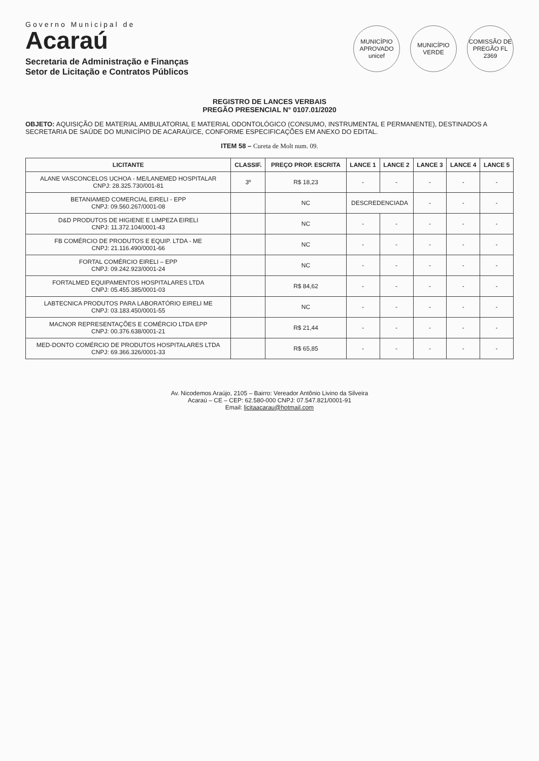Governo Municipal de
Acaraú
Secretaria de Administração e Finanças
Setor de Licitação e Contratos Públicos
MUNICÍPIO APROVADO unicef
MUNICÍPIO VERDE
COMISSÃO DE PREGÃO FL 2369
REGISTRO DE LANCES VERBAIS
PREGÃO PRESENCIAL N° 0107.01/2020
OBJETO: AQUISIÇÃO DE MATERIAL AMBULATORIAL E MATERIAL ODONTOLÓGICO (CONSUMO, INSTRUMENTAL E PERMANENTE), DESTINADOS A SECRETARIA DE SAÚDE DO MUNICÍPIO DE ACARAÚ/CE, CONFORME ESPECIFICAÇÕES EM ANEXO DO EDITAL.
ITEM 58 – Cureta de Molt num. 09.
| LICITANTE | CLASSIF. | PREÇO PROP. ESCRITA | LANCE 1 | LANCE 2 | LANCE 3 | LANCE 4 | LANCE 5 |
| --- | --- | --- | --- | --- | --- | --- | --- |
| ALANE VASCONCELOS UCHOA - ME/LANEMED HOSPITALAR CNPJ: 28.325.730/001-81 | 3º | R$ 18,23 | - | - | - | - | - |
| BETANIAMED COMERCIAL EIRELI - EPP CNPJ: 09.560.267/0001-08 | | NC | DESCREDENCIADA | | - | - | - |
| D&D PRODUTOS DE HIGIENE E LIMPEZA EIRELI CNPJ: 11.372.104/0001-43 | | NC | - | - | - | - | - |
| FB COMÉRCIO DE PRODUTOS E EQUIP. LTDA - ME CNPJ: 21.116.490/0001-66 | | NC | - | - | - | - | - |
| FORTAL COMÉRCIO EIRELI – EPP CNPJ: 09.242.923/0001-24 | | NC | - | - | - | - | - |
| FORTALMED EQUIPAMENTOS HOSPITALARES LTDA CNPJ: 05.455.385/0001-03 | | R$ 84,62 | - | - | - | - | - |
| LABTECNICA PRODUTOS PARA LABORATÓRIO EIRELI ME CNPJ: 03.183.450/0001-55 | | NC | - | - | - | - | - |
| MACNOR REPRESENTAÇÕES E COMÉRCIO LTDA EPP CNPJ: 00.376.638/0001-21 | | R$ 21,44 | - | - | - | - | - |
| MED-DONTO COMÉRCIO DE PRODUTOS HOSPITALARES LTDA CNPJ: 69.366.326/0001-33 | | R$ 65,85 | - | - | - | - | - |
Av. Nicodemos Araújo, 2105 – Bairro: Vereador Antônio Livino da Silveira
Acaraú – CE – CEP: 62.580-000 CNPJ: 07.547.821/0001-91
Email: licitaacarau@hotmail.com